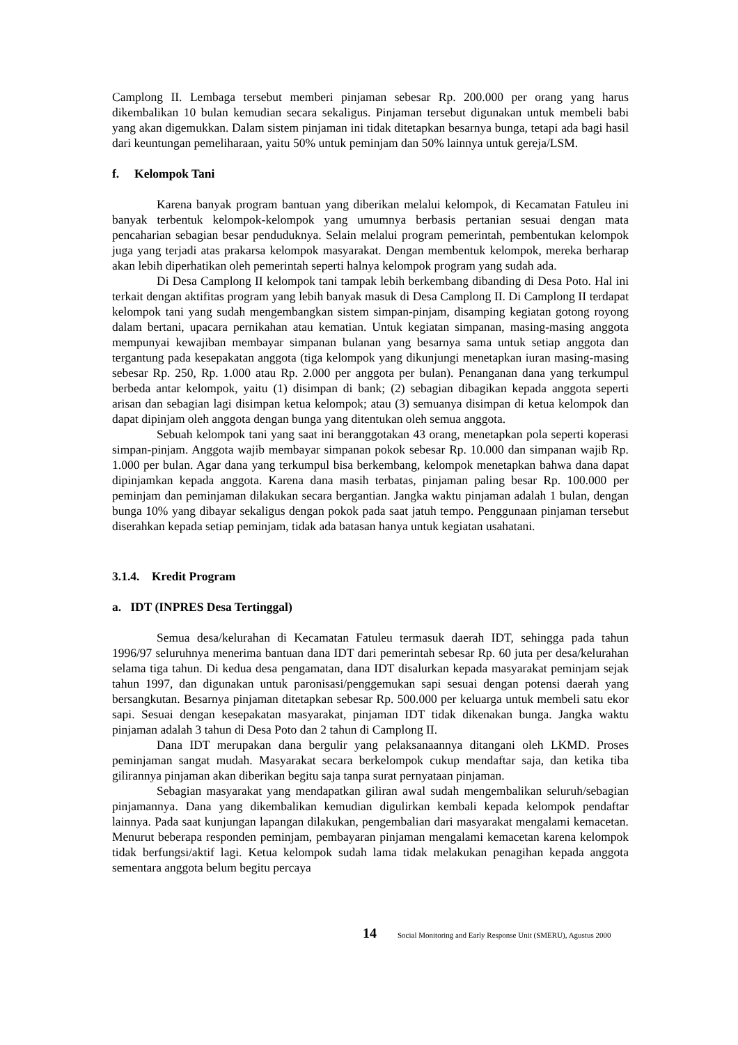Camplong II. Lembaga tersebut memberi pinjaman sebesar Rp. 200.000 per orang yang harus dikembalikan 10 bulan kemudian secara sekaligus. Pinjaman tersebut digunakan untuk membeli babi yang akan digemukkan. Dalam sistem pinjaman ini tidak ditetapkan besarnya bunga, tetapi ada bagi hasil dari keuntungan pemeliharaan, yaitu 50% untuk peminjam dan 50% lainnya untuk gereja/LSM.
f. Kelompok Tani
Karena banyak program bantuan yang diberikan melalui kelompok, di Kecamatan Fatuleu ini banyak terbentuk kelompok-kelompok yang umumnya berbasis pertanian sesuai dengan mata pencaharian sebagian besar penduduknya. Selain melalui program pemerintah, pembentukan kelompok juga yang terjadi atas prakarsa kelompok masyarakat. Dengan membentuk kelompok, mereka berharap akan lebih diperhatikan oleh pemerintah seperti halnya kelompok program yang sudah ada.
Di Desa Camplong II kelompok tani tampak lebih berkembang dibanding di Desa Poto. Hal ini terkait dengan aktifitas program yang lebih banyak masuk di Desa Camplong II. Di Camplong II terdapat kelompok tani yang sudah mengembangkan sistem simpan-pinjam, disamping kegiatan gotong royong dalam bertani, upacara pernikahan atau kematian. Untuk kegiatan simpanan, masing-masing anggota mempunyai kewajiban membayar simpanan bulanan yang besarnya sama untuk setiap anggota dan tergantung pada kesepakatan anggota (tiga kelompok yang dikunjungi menetapkan iuran masing-masing sebesar Rp. 250, Rp. 1.000 atau Rp. 2.000 per anggota per bulan). Penanganan dana yang terkumpul berbeda antar kelompok, yaitu (1) disimpan di bank; (2) sebagian dibagikan kepada anggota seperti arisan dan sebagian lagi disimpan ketua kelompok; atau (3) semuanya disimpan di ketua kelompok dan dapat dipinjam oleh anggota dengan bunga yang ditentukan oleh semua anggota.
Sebuah kelompok tani yang saat ini beranggotakan 43 orang, menetapkan pola seperti koperasi simpan-pinjam. Anggota wajib membayar simpanan pokok sebesar Rp. 10.000 dan simpanan wajib Rp. 1.000 per bulan. Agar dana yang terkumpul bisa berkembang, kelompok menetapkan bahwa dana dapat dipinjamkan kepada anggota. Karena dana masih terbatas, pinjaman paling besar Rp. 100.000 per peminjam dan peminjaman dilakukan secara bergantian. Jangka waktu pinjaman adalah 1 bulan, dengan bunga 10% yang dibayar sekaligus dengan pokok pada saat jatuh tempo. Penggunaan pinjaman tersebut diserahkan kepada setiap peminjam, tidak ada batasan hanya untuk kegiatan usahatani.
3.1.4. Kredit Program
a. IDT (INPRES Desa Tertinggal)
Semua desa/kelurahan di Kecamatan Fatuleu termasuk daerah IDT, sehingga pada tahun 1996/97 seluruhnya menerima bantuan dana IDT dari pemerintah sebesar Rp. 60 juta per desa/kelurahan selama tiga tahun. Di kedua desa pengamatan, dana IDT disalurkan kepada masyarakat peminjam sejak tahun 1997, dan digunakan untuk paronisasi/penggemukan sapi sesuai dengan potensi daerah yang bersangkutan. Besarnya pinjaman ditetapkan sebesar Rp. 500.000 per keluarga untuk membeli satu ekor sapi. Sesuai dengan kesepakatan masyarakat, pinjaman IDT tidak dikenakan bunga. Jangka waktu pinjaman adalah 3 tahun di Desa Poto dan 2 tahun di Camplong II.
Dana IDT merupakan dana bergulir yang pelaksanaannya ditangani oleh LKMD. Proses peminjaman sangat mudah. Masyarakat secara berkelompok cukup mendaftar saja, dan ketika tiba gilirannya pinjaman akan diberikan begitu saja tanpa surat pernyataan pinjaman.
Sebagian masyarakat yang mendapatkan giliran awal sudah mengembalikan seluruh/sebagian pinjamannya. Dana yang dikembalikan kemudian digulirkan kembali kepada kelompok pendaftar lainnya. Pada saat kunjungan lapangan dilakukan, pengembalian dari masyarakat mengalami kemacetan. Menurut beberapa responden peminjam, pembayaran pinjaman mengalami kemacetan karena kelompok tidak berfungsi/aktif lagi. Ketua kelompok sudah lama tidak melakukan penagihan kepada anggota sementara anggota belum begitu percaya
14 Social Monitoring and Early Response Unit (SMERU), Agustus 2000